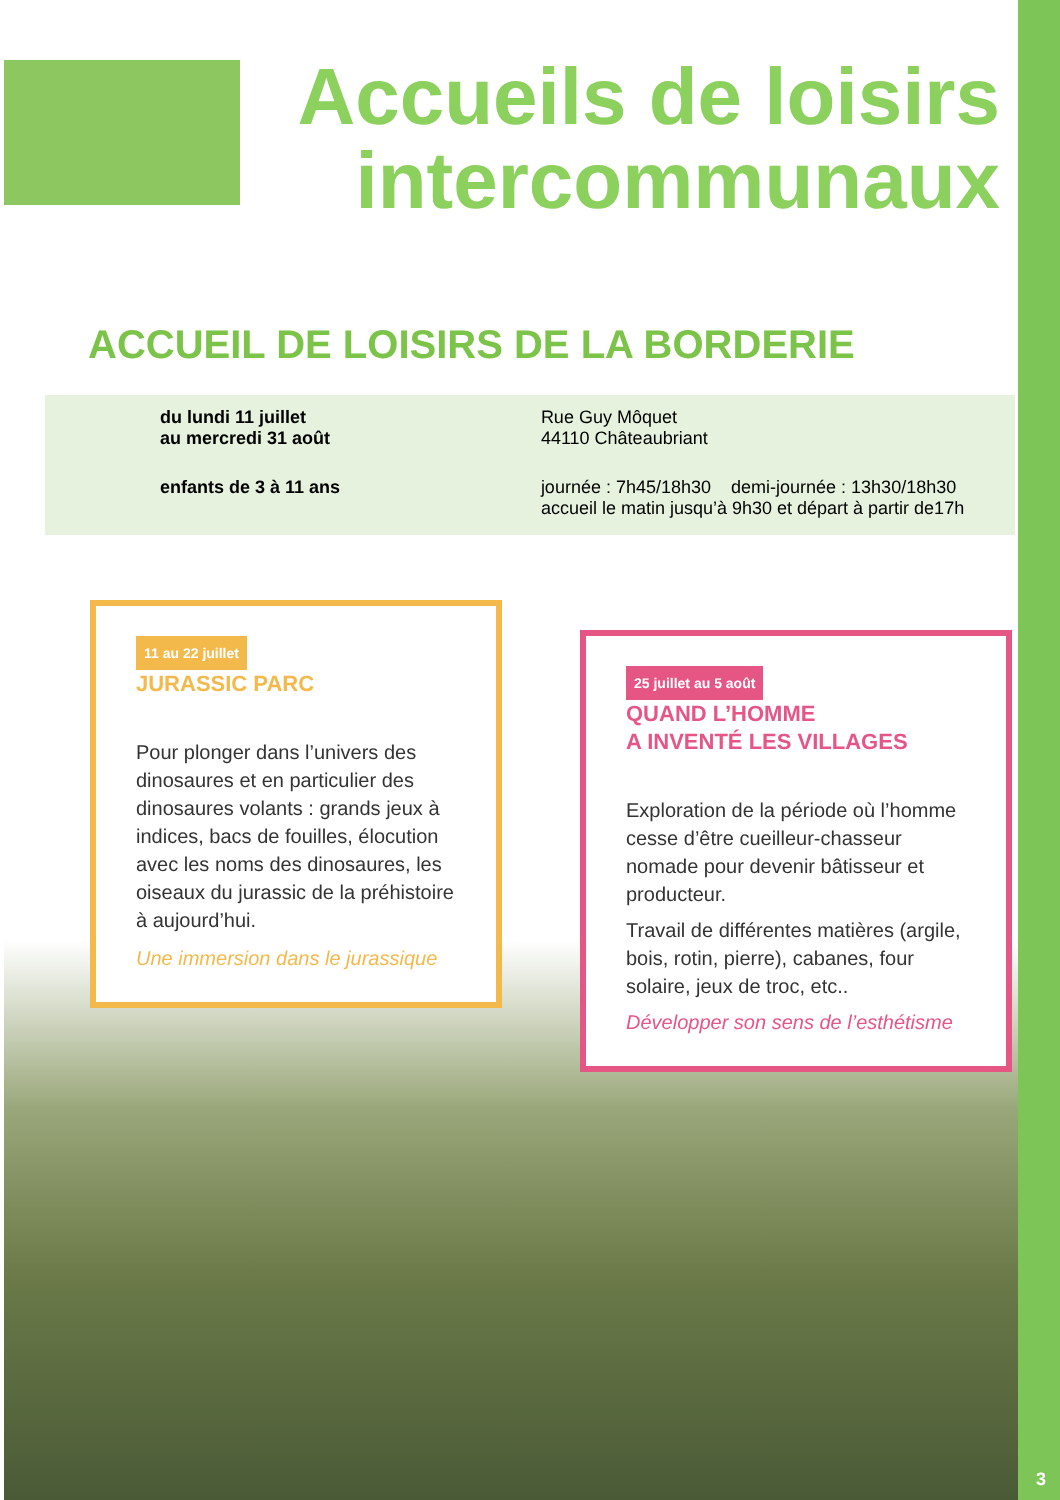Accueils de loisirs intercommunaux
ACCUEIL DE LOISIRS DE LA BORDERIE
du lundi 11 juillet
au mercredi 31 août
enfants de 3 à 11 ans
Rue Guy Môquet
44110 Châteaubriant
journée : 7h45/18h30 demi-journée : 13h30/18h30
accueil le matin jusqu’à 9h30 et départ à partir de17h
11 au 22 juillet
JURASSIC PARC
Pour plonger dans l’univers des dinosaures et en particulier des dinosaures volants : grands jeux à indices, bacs de fouilles, élocution avec les noms des dinosaures, les oiseaux du jurassic de la préhistoire à aujourd’hui.
Une immersion dans le jurassique
25 juillet au 5 août
QUAND L’HOMME
A INVENTÉ LES VILLAGES
Exploration de la période où l’homme cesse d’être cueilleur-chasseur nomade pour devenir bâtisseur et producteur.
Travail de différentes matières (argile, bois, rotin, pierre), cabanes, four solaire, jeux de troc, etc..
Développer son sens de l’esthétisme
3